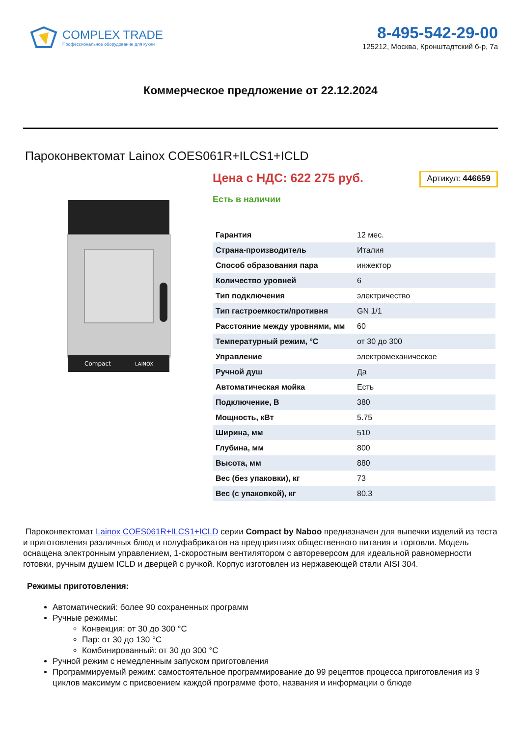COMPLEX TRADE
Профессиональное оборудование для кухни
8-495-542-29-00
125212, Москва, Кронштадтский б-р, 7а
Коммерческое предложение от 22.12.2024
Пароконвектомат Lainox COES061R+ILCS1+ICLD
Compact
LAINOX
Цена с НДС: 622 275 руб.
Артикул: 446659
Есть в наличии
| Гарантия | 12 мес. |
| Страна-производитель | Италия |
| Способ образования пара | инжектор |
| Количество уровней | 6 |
| Тип подключения | электричество |
| Тип гастроемкости/противня | GN 1/1 |
| Расстояние между уровнями, мм | 60 |
| Температурный режим, °C | от 30 до 300 |
| Управление | электромеханическое |
| Ручной душ | Да |
| Автоматическая мойка | Есть |
| Подключение, В | 380 |
| Мощность, кВт | 5.75 |
| Ширина, мм | 510 |
| Глубина, мм | 800 |
| Высота, мм | 880 |
| Вес (без упаковки), кг | 73 |
| Вес (с упаковкой), кг | 80.3 |
Пароконвектомат Lainox COES061R+ILCS1+ICLD серии Compact by Naboo предназначен для выпечки изделий из теста и приготовления различных блюд и полуфабрикатов на предприятиях общественного питания и торговли. Модель оснащена электронным управлением, 1-скоростным вентилятором с автореверсом для идеальной равномерности готовки, ручным душем ICLD и дверцей с ручкой. Корпус изготовлен из нержавеющей стали AISI 304.
Режимы приготовления:
Автоматический: более 90 сохраненных программ
Ручные режимы:
Конвекция: от 30 до 300 °C
Пар: от 30 до 130 °C
Комбинированный: от 30 до 300 °C
Ручной режим с немедленным запуском приготовления
Программируемый режим: самостоятельное программирование до 99 рецептов процесса приготовления из 9 циклов максимум с присвоением каждой программе фото, названия и информации о блюде